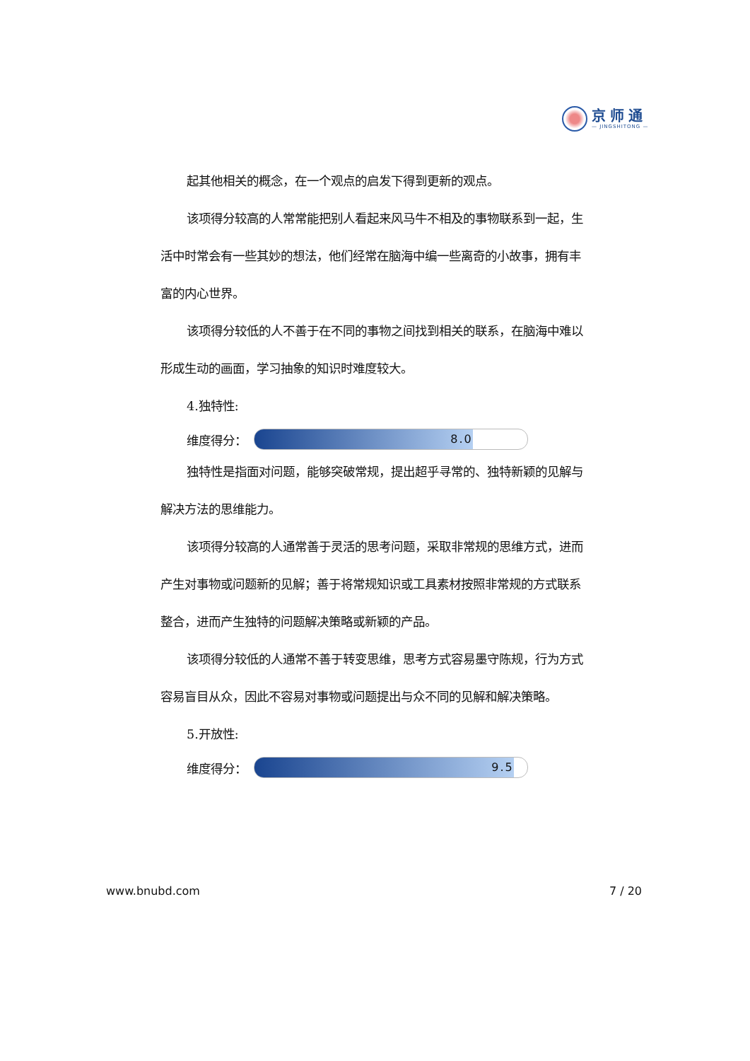京师通
— JINGSHITONG —
起其他相关的概念，在一个观点的启发下得到更新的观点。
该项得分较高的人常常能把别人看起来风马牛不相及的事物联系到一起，生活中时常会有一些其妙的想法，他们经常在脑海中编一些离奇的小故事，拥有丰富的内心世界。
该项得分较低的人不善于在不同的事物之间找到相关的联系，在脑海中难以形成生动的画面，学习抽象的知识时难度较大。
4.独特性:
维度得分：
8.0
独特性是指面对问题，能够突破常规，提出超乎寻常的、独特新颖的见解与解决方法的思维能力。
该项得分较高的人通常善于灵活的思考问题，采取非常规的思维方式，进而产生对事物或问题新的见解；善于将常规知识或工具素材按照非常规的方式联系整合，进而产生独特的问题解决策略或新颖的产品。
该项得分较低的人通常不善于转变思维，思考方式容易墨守陈规，行为方式容易盲目从众，因此不容易对事物或问题提出与众不同的见解和解决策略。
5.开放性:
维度得分：
9.5
www.bnubd.com 7 / 20